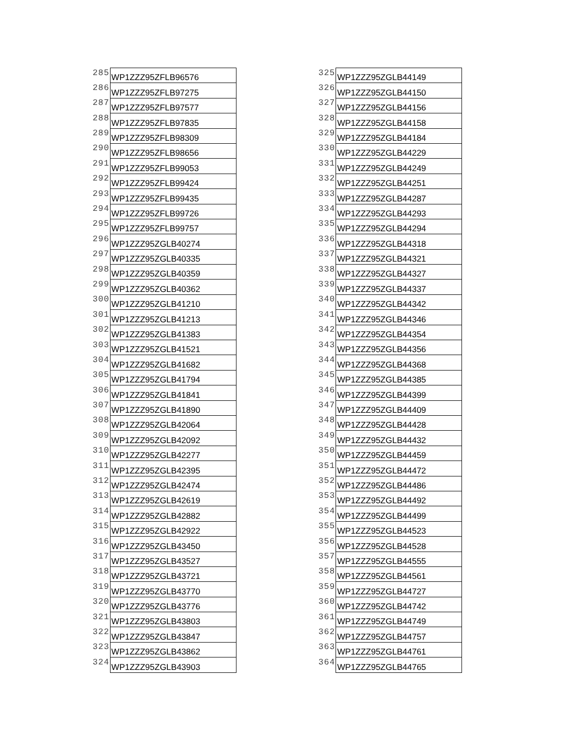| 285 | WP1ZZZ95ZFLB96576 |
| 286 | WP1ZZZ95ZFLB97275 |
| 287 | WP1ZZZ95ZFLB97577 |
| 288 | WP1ZZZ95ZFLB97835 |
| 289 | WP1ZZZ95ZFLB98309 |
| 290 | WP1ZZZ95ZFLB98656 |
| 291 | WP1ZZZ95ZFLB99053 |
| 292 | WP1ZZZ95ZFLB99424 |
| 293 | WP1ZZZ95ZFLB99435 |
| 294 | WP1ZZZ95ZFLB99726 |
| 295 | WP1ZZZ95ZFLB99757 |
| 296 | WP1ZZZ95ZGLB40274 |
| 297 | WP1ZZZ95ZGLB40335 |
| 298 | WP1ZZZ95ZGLB40359 |
| 299 | WP1ZZZ95ZGLB40362 |
| 300 | WP1ZZZ95ZGLB41210 |
| 301 | WP1ZZZ95ZGLB41213 |
| 302 | WP1ZZZ95ZGLB41383 |
| 303 | WP1ZZZ95ZGLB41521 |
| 304 | WP1ZZZ95ZGLB41682 |
| 305 | WP1ZZZ95ZGLB41794 |
| 306 | WP1ZZZ95ZGLB41841 |
| 307 | WP1ZZZ95ZGLB41890 |
| 308 | WP1ZZZ95ZGLB42064 |
| 309 | WP1ZZZ95ZGLB42092 |
| 310 | WP1ZZZ95ZGLB42277 |
| 311 | WP1ZZZ95ZGLB42395 |
| 312 | WP1ZZZ95ZGLB42474 |
| 313 | WP1ZZZ95ZGLB42619 |
| 314 | WP1ZZZ95ZGLB42882 |
| 315 | WP1ZZZ95ZGLB42922 |
| 316 | WP1ZZZ95ZGLB43450 |
| 317 | WP1ZZZ95ZGLB43527 |
| 318 | WP1ZZZ95ZGLB43721 |
| 319 | WP1ZZZ95ZGLB43770 |
| 320 | WP1ZZZ95ZGLB43776 |
| 321 | WP1ZZZ95ZGLB43803 |
| 322 | WP1ZZZ95ZGLB43847 |
| 323 | WP1ZZZ95ZGLB43862 |
| 324 | WP1ZZZ95ZGLB43903 |
| 325 | WP1ZZZ95ZGLB44149 |
| 326 | WP1ZZZ95ZGLB44150 |
| 327 | WP1ZZZ95ZGLB44156 |
| 328 | WP1ZZZ95ZGLB44158 |
| 329 | WP1ZZZ95ZGLB44184 |
| 330 | WP1ZZZ95ZGLB44229 |
| 331 | WP1ZZZ95ZGLB44249 |
| 332 | WP1ZZZ95ZGLB44251 |
| 333 | WP1ZZZ95ZGLB44287 |
| 334 | WP1ZZZ95ZGLB44293 |
| 335 | WP1ZZZ95ZGLB44294 |
| 336 | WP1ZZZ95ZGLB44318 |
| 337 | WP1ZZZ95ZGLB44321 |
| 338 | WP1ZZZ95ZGLB44327 |
| 339 | WP1ZZZ95ZGLB44337 |
| 340 | WP1ZZZ95ZGLB44342 |
| 341 | WP1ZZZ95ZGLB44346 |
| 342 | WP1ZZZ95ZGLB44354 |
| 343 | WP1ZZZ95ZGLB44356 |
| 344 | WP1ZZZ95ZGLB44368 |
| 345 | WP1ZZZ95ZGLB44385 |
| 346 | WP1ZZZ95ZGLB44399 |
| 347 | WP1ZZZ95ZGLB44409 |
| 348 | WP1ZZZ95ZGLB44428 |
| 349 | WP1ZZZ95ZGLB44432 |
| 350 | WP1ZZZ95ZGLB44459 |
| 351 | WP1ZZZ95ZGLB44472 |
| 352 | WP1ZZZ95ZGLB44486 |
| 353 | WP1ZZZ95ZGLB44492 |
| 354 | WP1ZZZ95ZGLB44499 |
| 355 | WP1ZZZ95ZGLB44523 |
| 356 | WP1ZZZ95ZGLB44528 |
| 357 | WP1ZZZ95ZGLB44555 |
| 358 | WP1ZZZ95ZGLB44561 |
| 359 | WP1ZZZ95ZGLB44727 |
| 360 | WP1ZZZ95ZGLB44742 |
| 361 | WP1ZZZ95ZGLB44749 |
| 362 | WP1ZZZ95ZGLB44757 |
| 363 | WP1ZZZ95ZGLB44761 |
| 364 | WP1ZZZ95ZGLB44765 |